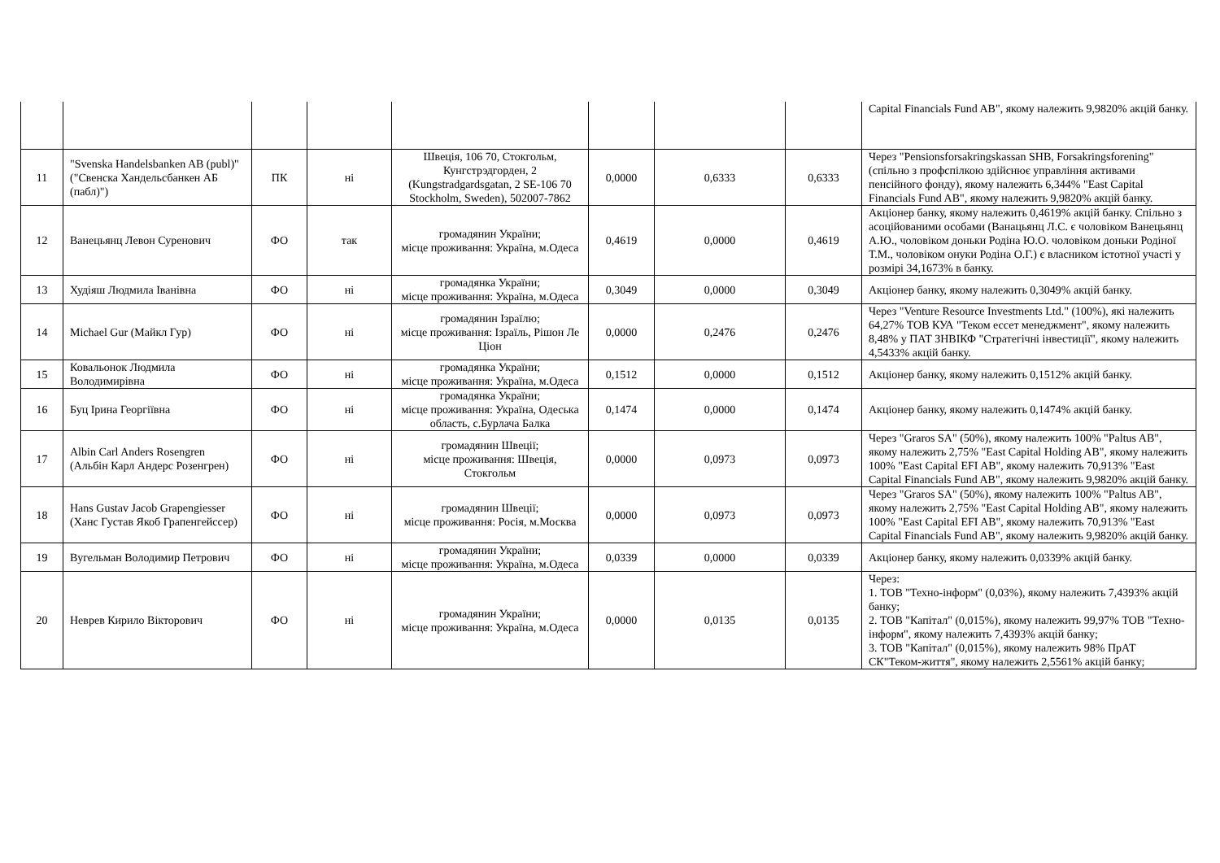| | | | | | | | | Capital Financials Fund AB", якому належить 9,9820% акцій банку. |
| 11 | "Svenska Handelsbanken AB (publ)" ("Свенска Хандельсбанкен АБ (пабл)") | ПК | ні | Швеція, 106 70, Стокгольм, Кунгстрэдгорден, 2 (Kungstradgardsgatan, 2 SE-106 70 Stockholm, Sweden), 502007-7862 | 0,0000 | 0,6333 | 0,6333 | Через "Pensionsforsakringskassan SHB, Forsakringsforening" (спільно з профспілкою здійснює управління активами пенсійного фонду), якому належить 6,344% "East Capital Financials Fund AB", якому належить 9,9820% акцій банку. |
| 12 | Ванецьянц Левон Суренович | ФО | так | громадянин України; місце проживання: Україна, м.Одеса | 0,4619 | 0,0000 | 0,4619 | Акціонер банку, якому належить 0,4619% акцій банку. Спільно з асоційованими особами (Ванацьянц Л.С. є чоловіком Ванецьянц А.Ю., чоловіком доньки Родіна Ю.О. чоловіком доньки Родіної Т.М., чоловіком онуки Родіна О.Г.) є власником істотної участі у розмірі 34,1673% в банку. |
| 13 | Худіяш Людмила Іванівна | ФО | ні | громадянка України; місце проживання: Україна, м.Одеса | 0,3049 | 0,0000 | 0,3049 | Акціонер банку, якому належить 0,3049% акцій банку. |
| 14 | Michael Gur (Майкл Гур) | ФО | ні | громадянин Ізраїлю; місце проживання: Ізраїль, Рішон Ле Ціон | 0,0000 | 0,2476 | 0,2476 | Через "Venture Resource Investments Ltd." (100%), які належить 64,27% ТОВ КУА "Теком ессет менеджмент", якому належить 8,48% у ПАТ ЗНВІКФ "Стратегічні інвестиції", якому належить 4,5433% акцій банку. |
| 15 | Ковальонок Людмила Володимирівна | ФО | ні | громадянка України; місце проживання: Україна, м.Одеса | 0,1512 | 0,0000 | 0,1512 | Акціонер банку, якому належить 0,1512% акцій банку. |
| 16 | Буц Ірина Георгіївна | ФО | ні | громадянка України; місце проживання: Україна, Одеська область, с.Бурлача Балка | 0,1474 | 0,0000 | 0,1474 | Акціонер банку, якому належить 0,1474% акцій банку. |
| 17 | Albin Carl Anders Rosengren (Альбін Карл Андерс Розенгрен) | ФО | ні | громадянин Швеції; місце проживання: Швеція, Стокгольм | 0,0000 | 0,0973 | 0,0973 | Через "Graros SA" (50%), якому належить 100% "Paltus AB", якому належить 2,75% "East Capital Holding AB", якому належить 100% "East Capital EFI AB", якому належить 70,913% "East Capital Financials Fund AB", якому належить 9,9820% акцій банку. |
| 18 | Hans Gustav Jacob Grapengiesser (Ханс Густав Якоб Грапенгейссер) | ФО | ні | громадянин Швеції; місце проживання: Росія, м.Москва | 0,0000 | 0,0973 | 0,0973 | Через "Graros SA" (50%), якому належить 100% "Paltus AB", якому належить 2,75% "East Capital Holding AB", якому належить 100% "East Capital EFI AB", якому належить 70,913% "East Capital Financials Fund AB", якому належить 9,9820% акцій банку. |
| 19 | Вугельман Володимир Петрович | ФО | ні | громадянин України; місце проживання: Україна, м.Одеса | 0,0339 | 0,0000 | 0,0339 | Акціонер банку, якому належить 0,0339% акцій банку. |
| 20 | Неврев Кирило Вікторович | ФО | ні | громадянин України; місце проживання: Україна, м.Одеса | 0,0000 | 0,0135 | 0,0135 | Через: 1. ТОВ "Техно-інформ" (0,03%), якому належить 7,4393% акцій банку; 2. ТОВ "Капітал" (0,015%), якому належить 99,97% ТОВ "Техно-інформ", якому належить 7,4393% акцій банку; 3. ТОВ "Капітал" (0,015%), якому належить 98% ПрАТ СК"Теком-життя", якому належить 2,5561% акцій банку; |